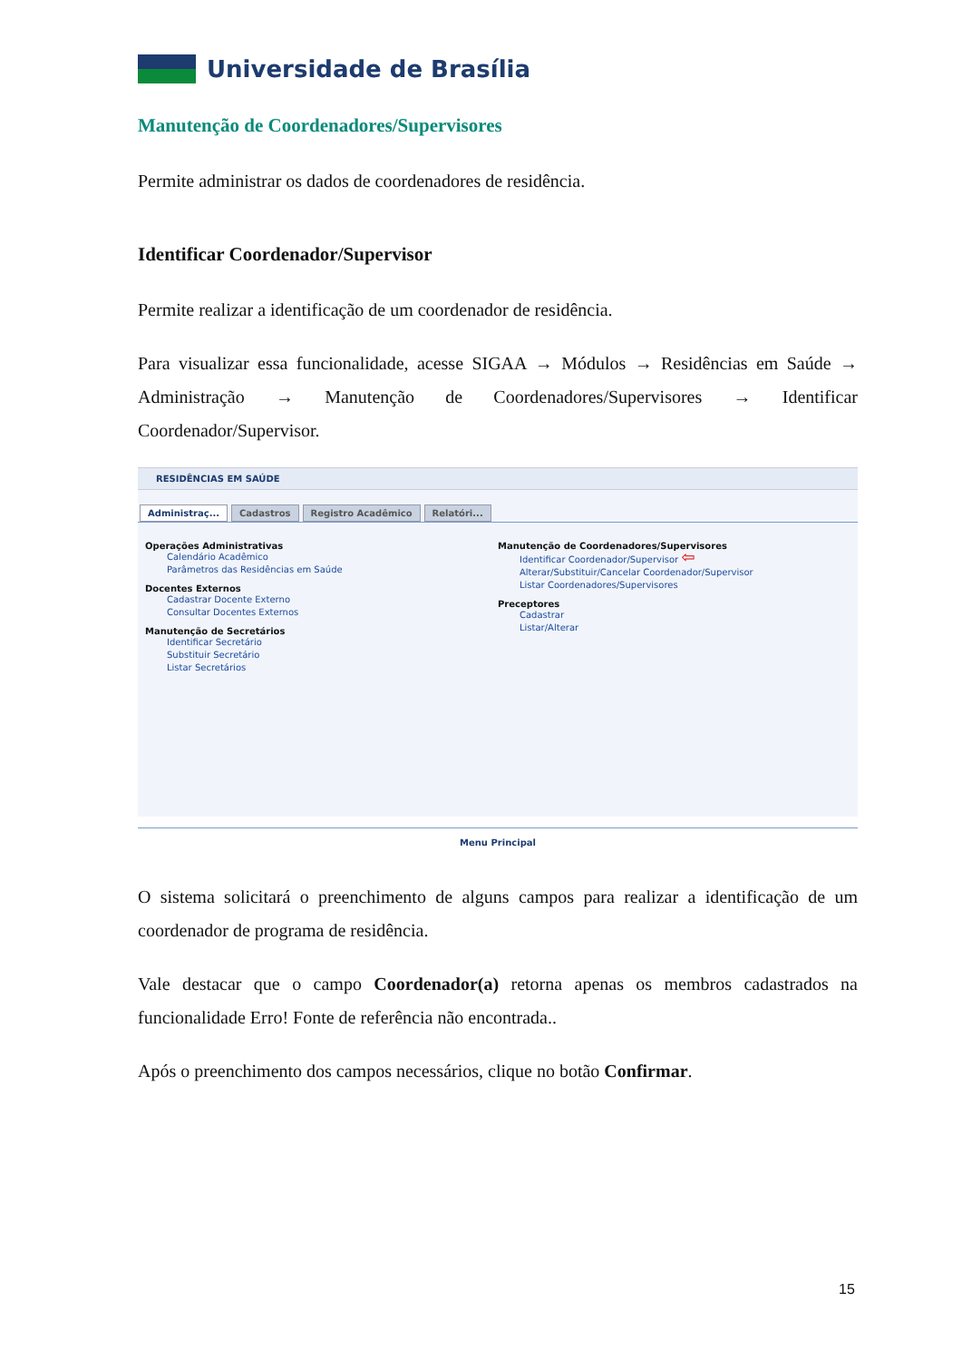Universidade de Brasília
Manutenção de Coordenadores/Supervisores
Permite administrar os dados de coordenadores de residência.
Identificar Coordenador/Supervisor
Permite realizar a identificação de um coordenador de residência.
Para visualizar essa funcionalidade, acesse SIGAA → Módulos → Residências em Saúde → Administração → Manutenção de Coordenadores/Supervisores → Identificar Coordenador/Supervisor.
RESIDÊNCIAS EM SAÚDE
Administraç... Cadastros Registro Acadêmico Relatóri...
Operações Administrativas
Calendário Acadêmico
Parâmetros das Residências em Saúde
Docentes Externos
Cadastrar Docente Externo
Consultar Docentes Externos
Manutenção de Secretários
Identificar Secretário
Substituir Secretário
Listar Secretários
Manutenção de Coordenadores/Supervisores
Identificar Coordenador/Supervisor ⇦
Alterar/Substituir/Cancelar Coordenador/Supervisor
Listar Coordenadores/Supervisores
Preceptores
Cadastrar
Listar/Alterar
Menu Principal
O sistema solicitará o preenchimento de alguns campos para realizar a identificação de um coordenador de programa de residência.
Vale destacar que o campo Coordenador(a) retorna apenas os membros cadastrados na funcionalidade Erro! Fonte de referência não encontrada..
Após o preenchimento dos campos necessários, clique no botão Confirmar.
15